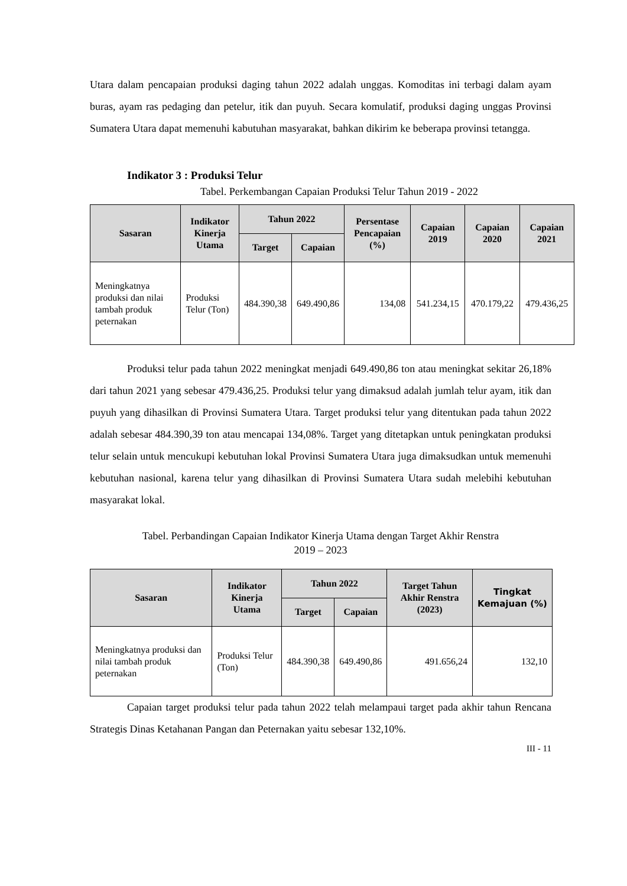Utara dalam pencapaian produksi daging tahun 2022 adalah unggas. Komoditas ini terbagi dalam ayam buras, ayam ras pedaging dan petelur, itik dan puyuh. Secara komulatif, produksi daging unggas Provinsi Sumatera Utara dapat memenuhi kabutuhan masyarakat, bahkan dikirim ke beberapa provinsi tetangga.
Indikator 3 : Produksi Telur
Tabel. Perkembangan Capaian Produksi Telur Tahun 2019 - 2022
| Sasaran | Indikator Kinerja Utama | Tahun 2022 | | Persentase Pencapaian (%) | Capaian 2019 | Capaian 2020 | Capaian 2021 |
| --- | --- | --- | --- | --- | --- | --- | --- |
| | | Target | Capaian | | | | |
| Meningkatnya produksi dan nilai tambah produk peternakan | Produksi Telur (Ton) | 484.390,38 | 649.490,86 | 134,08 | 541.234,15 | 470.179,22 | 479.436,25 |
Produksi telur pada tahun 2022 meningkat menjadi 649.490,86 ton atau meningkat sekitar 26,18% dari tahun 2021 yang sebesar 479.436,25. Produksi telur yang dimaksud adalah jumlah telur ayam, itik dan puyuh yang dihasilkan di Provinsi Sumatera Utara. Target produksi telur yang ditentukan pada tahun 2022 adalah sebesar 484.390,39 ton atau mencapai 134,08%. Target yang ditetapkan untuk peningkatan produksi telur selain untuk mencukupi kebutuhan lokal Provinsi Sumatera Utara juga dimaksudkan untuk memenuhi kebutuhan nasional, karena telur yang dihasilkan di Provinsi Sumatera Utara sudah melebihi kebutuhan masyarakat lokal.
Tabel. Perbandingan Capaian Indikator Kinerja Utama dengan Target Akhir Renstra
2019 – 2023
| Sasaran | Indikator Kinerja Utama | Tahun 2022 | | Target Tahun Akhir Renstra (2023) | Tingkat Kemajuan (%) |
| --- | --- | --- | --- | --- | --- |
| | | Target | Capaian | | |
| Meningkatnya produksi dan nilai tambah produk peternakan | Produksi Telur (Ton) | 484.390,38 | 649.490,86 | 491.656,24 | 132,10 |
Capaian target produksi telur pada tahun 2022 telah melampaui target pada akhir tahun Rencana Strategis Dinas Ketahanan Pangan dan Peternakan yaitu sebesar 132,10%.
III - 11